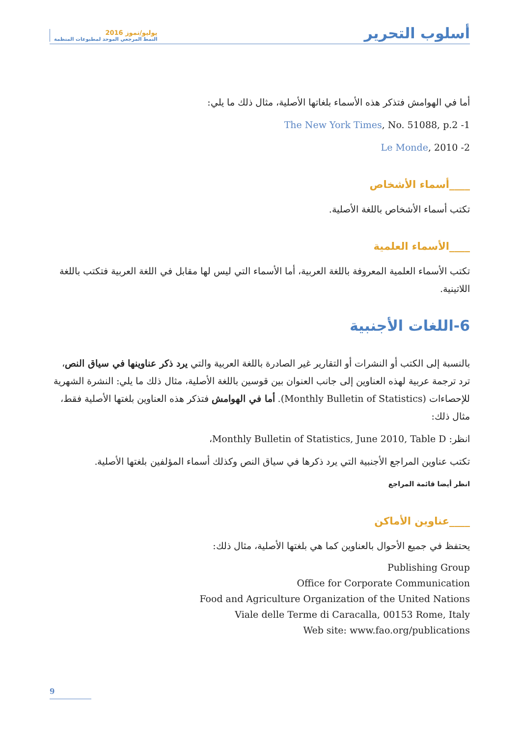يوليو/تموز 2016
النمط المرجعي الموحد لمطبوعات المنظمة
أسلوب التحرير
أما في الهوامش فتذكر هذه الأسماء بلغاتها الأصلية، مثال ذلك ما يلي:
1- The New York Times, No. 51088, p.2
2- Le Monde, 2010
____أسماء الأشخاص
تكتب أسماء الأشخاص باللغة الأصلية.
____الأسماء العلمية
تكتب الأسماء العلمية المعروفة باللغة العربية، أما الأسماء التي ليس لها مقابل في اللغة العربية فتكتب باللغة اللاتينية.
6-اللغات الأجنبية
بالنسبة إلى الكتب أو النشرات أو التقارير غير الصادرة باللغة العربية والتي يرد ذكر عناوينها في سياق النص، ترد ترجمة عربية لهذه العناوين إلى جانب العنوان بين قوسين باللغة الأصلية، مثال ذلك ما يلي: النشرة الشهرية للإحصاءات (Monthly Bulletin of Statistics). أما في الهوامش فتذكر هذه العناوين بلغتها الأصلية فقط، مثال ذلك:
انظر: Monthly Bulletin of Statistics, June 2010, Table D،
تكتب عناوين المراجع الأجنبية التي يرد ذكرها في سياق النص وكذلك أسماء المؤلفين بلغتها الأصلية.
انظر أيضا قائمة المراجع
____عناوين الأماكن
يحتفظ في جميع الأحوال بالعناوين كما هي بلغتها الأصلية، مثال ذلك:
Publishing Group
Office for Corporate Communication
Food and Agriculture Organization of the United Nations
Viale delle Terme di Caracalla, 00153 Rome, Italy
Web site: www.fao.org/publications
9